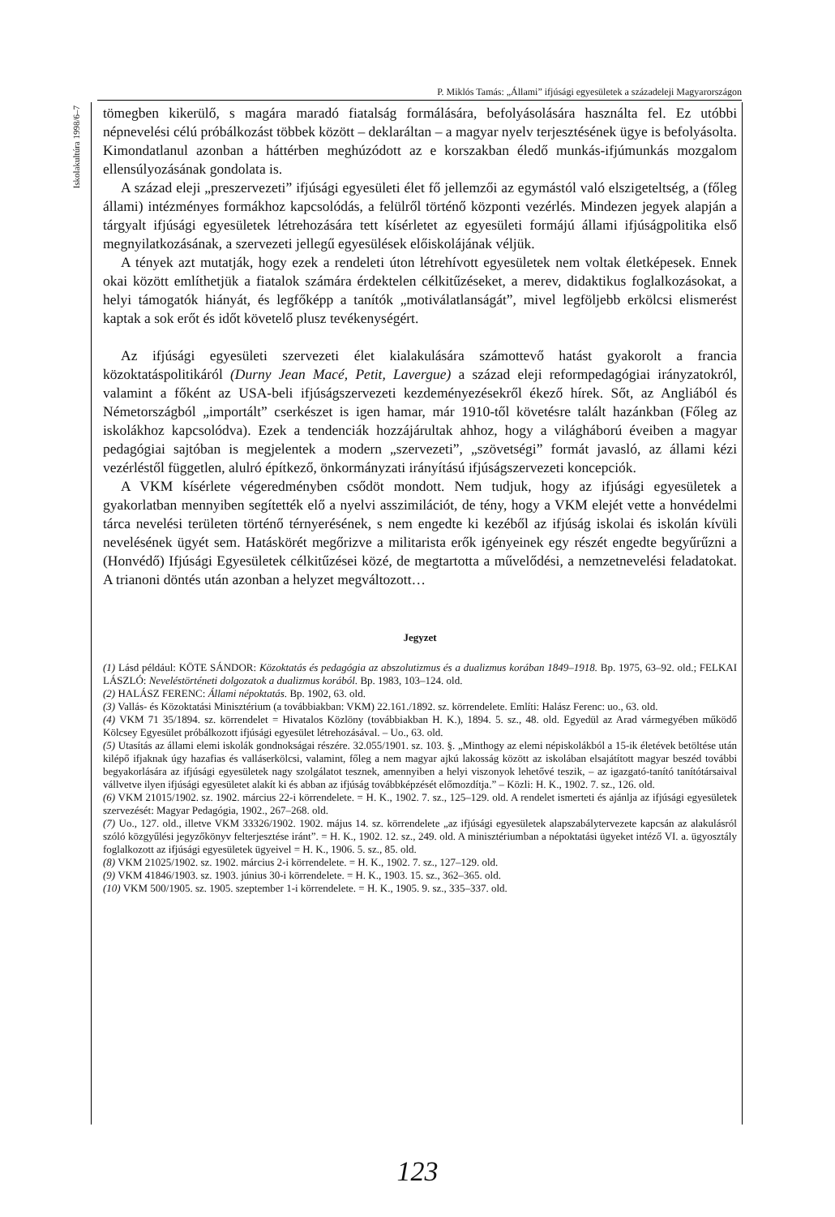P. Miklós Tamás: „Állami” ifjúsági egyesületek a századeleji Magyarországon
Iskolakultúra 1998/6–7
tömegben kikerülő, s magára maradó fiatalság formálására, befolyásolására használta fel. Ez utóbbi népnevelési célú próbálkozást többek között – deklaráltan – a magyar nyelv terjesztésének ügye is befolyásolta. Kimondatlanul azonban a háttérben meghúzódott az e korszakban éledő munkás-ifjúmunkás mozgalom ellensúlyozásának gondolata is.
A század eleji „preszervezeti” ifjúsági egyesületi élet fő jellemzői az egymástól való elszigeteltség, a (főleg állami) intézményes formákhoz kapcsolódás, a felülről történő központi vezérlés. Mindezen jegyek alapján a tárgyalt ifjúsági egyesületek létrehozására tett kísérletet az egyesületi formájú állami ifjúságpolitika első megnyilatkozásának, a szervezeti jellegű egyesülések előiskolájának véljük.
A tények azt mutatják, hogy ezek a rendeleti úton létrehívott egyesületek nem voltak életképesek. Ennek okai között említhetjük a fiatalok számára érdektelen célkitűzéseket, a merev, didaktikus foglalkozásokat, a helyi támogatók hiányát, és legfőképp a tanítók „motiválatlanságát”, mivel legföljebb erkölcsi elismerést kaptak a sok erőt és időt követelő plusz tevékenységért.
Az ifjúsági egyesületi szervezeti élet kialakulására számottevő hatást gyakorolt a francia közoktatáspolitikáról (Durny Jean Macé, Petit, Lavergue) a század eleji reformpedagógiai irányzatokról, valamint a főként az USA-beli ifjúságszervezeti kezdeményezésekről ékező hírek. Sőt, az Angliából és Németországból „importált” cserkészet is igen hamar, már 1910-től követésre talált hazánkban (Főleg az iskolákhoz kapcsolódva). Ezek a tendenciák hozzájárultak ahhoz, hogy a világháború éveiben a magyar pedagógiai sajtóban is megjelentek a modern „szervezeti”, „szövetségi” formát javasló, az állami kézi vezérléstől független, alulró építkező, önkormányzati irányítású ifjúságszervezeti koncepciók.
A VKM kísérlete végeredményben csődöt mondott. Nem tudjuk, hogy az ifjúsági egyesületek a gyakorlatban mennyiben segítették elő a nyelvi asszimilációt, de tény, hogy a VKM elejét vette a honvédelmi tárca nevelési területen történő térnyerésének, s nem engedte ki kezéből az ifjúság iskolai és iskolán kívüli nevelésének ügyét sem. Hatáskörét megőrizve a militarista erők igényeinek egy részét engedte begyűrűzni a (Honvédő) Ifjúsági Egyesületek célkitűzései közé, de megtartotta a művelődési, a nemzetnevelési feladatokat. A trianoni döntés után azonban a helyzet megváltozott…
Jegyzet
(1) Lásd például: KÖTE SÁNDOR: Közoktatás és pedagógia az abszolutizmus és a dualizmus korában 1849–1918. Bp. 1975, 63–92. old.; FELKAI LÁSZLÓ: Neveléstörténeti dolgozatok a dualizmus korából. Bp. 1983, 103–124. old.
(2) HALÁSZ FERENC: Állami népoktatás. Bp. 1902, 63. old.
(3) Vallás- és Közoktatási Minisztérium (a továbbiakban: VKM) 22.161./1892. sz. körrendelete. Említi: Halász Ferenc: uo., 63. old.
(4) VKM 71 35/1894. sz. körrendelet = Hivatalos Közlöny (továbbiakban H. K.), 1894. 5. sz., 48. old. Egyedül az Arad vármegyében működő Kölcsey Egyesület próbálkozott ifjúsági egyesület létrehozásával. – Uo., 63. old.
(5) Utasítás az állami elemi iskolák gondnokságai részére. 32.055/1901. sz. 103. §. „Minthogy az elemi népiskolákból a 15-ik életévek betöltése után kilépő ifjaknak úgy hazafias és valláserkölcsi, valamint, főleg a nem magyar ajkú lakosság között az iskolában elsajátított magyar beszéd további begyakorlására az ifjúsági egyesületek nagy szolgálatot tesznek, amennyiben a helyi viszonyok lehetővé teszik, – az igazgató-tanító tanítótársaival vállvetve ilyen ifjúsági egyesületet alakít ki és abban az ifjúság továbbképzését előmozdítja.” – Közli: H. K., 1902. 7. sz., 126. old.
(6) VKM 21015/1902. sz. 1902. március 22-i körrendelete. = H. K., 1902. 7. sz., 125–129. old. A rendelet ismerteti és ajánlja az ifjúsági egyesületek szervezését: Magyar Pedagógia, 1902., 267–268. old.
(7) Uo., 127. old., illetve VKM 33326/1902. 1902. május 14. sz. körrendelete „az ifjúsági egyesületek alapszabálytervezete kapcsán az alakulásról szóló közgyűlési jegyzőkönyv felterjesztése iránt”. = H. K., 1902. 12. sz., 249. old. A minisztériumban a népoktatási ügyeket intéző VI. a. ügyosztály foglalkozott az ifjúsági egyesületek ügyeivel = H. K., 1906. 5. sz., 85. old.
(8) VKM 21025/1902. sz. 1902. március 2-i körrendelete. = H. K., 1902. 7. sz., 127–129. old.
(9) VKM 41846/1903. sz. 1903. június 30-i körrendelete. = H. K., 1903. 15. sz., 362–365. old.
(10) VKM 500/1905. sz. 1905. szeptember 1-i körrendelete. = H. K., 1905. 9. sz., 335–337. old.
123